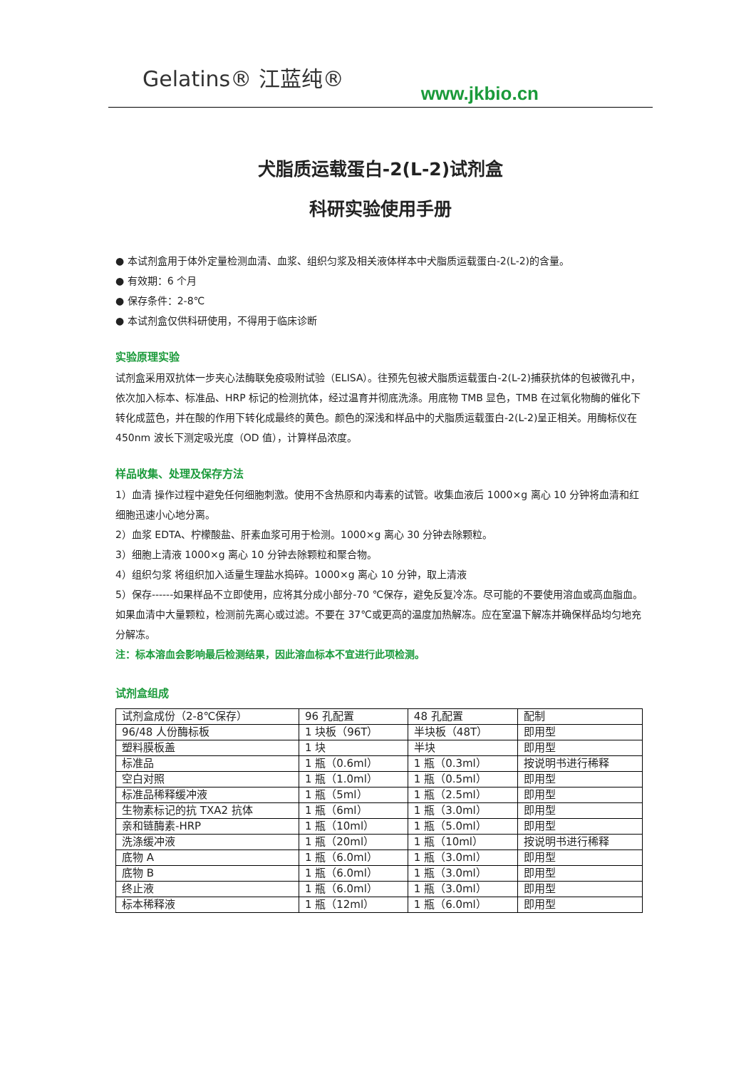Gelatins® 江蓝纯®
www.jkbio.cn
犬脂质运载蛋白-2(L-2)试剂盒
科研实验使用手册
● 本试剂盒用于体外定量检测血清、血浆、组织匀浆及相关液体样本中犬脂质运载蛋白-2(L-2)的含量。
● 有效期：6 个月
● 保存条件：2-8℃
● 本试剂盒仅供科研使用，不得用于临床诊断
实验原理实验
试剂盒采用双抗体一步夹心法酶联免疫吸附试验（ELISA）。往预先包被犬脂质运载蛋白-2(L-2)捕获抗体的包被微孔中，依次加入标本、标准品、HRP 标记的检测抗体，经过温育并彻底洗涤。用底物 TMB 显色，TMB 在过氧化物酶的催化下转化成蓝色，并在酸的作用下转化成最终的黄色。颜色的深浅和样品中的犬脂质运载蛋白-2(L-2)呈正相关。用酶标仪在 450nm 波长下测定吸光度（OD 值），计算样品浓度。
样品收集、处理及保存方法
1）血清 操作过程中避免任何细胞刺激。使用不含热原和内毒素的试管。收集血液后 1000×g 离心 10 分钟将血清和红细胞迅速小心地分离。
2）血浆 EDTA、柠檬酸盐、肝素血浆可用于检测。1000×g 离心 30 分钟去除颗粒。
3）细胞上清液 1000×g 离心 10 分钟去除颗粒和聚合物。
4）组织匀浆 将组织加入适量生理盐水捣碎。1000×g 离心 10 分钟，取上清液
5）保存------如果样品不立即使用，应将其分成小部分-70 ℃保存，避免反复冷冻。尽可能的不要使用溶血或高血脂血。如果血清中大量颗粒，检测前先离心或过滤。不要在 37℃或更高的温度加热解冻。应在室温下解冻并确保样品均匀地充分解冻。
注：标本溶血会影响最后检测结果，因此溶血标本不宜进行此项检测。
试剂盒组成
| 试剂盒成份（2-8℃保存） | 96 孔配置 | 48 孔配置 | 配制 |
| 96/48 人份酶标板 | 1 块板（96T） | 半块板（48T） | 即用型 |
| 塑料膜板盖 | 1 块 | 半块 | 即用型 |
| 标准品 | 1 瓶（0.6ml） | 1 瓶（0.3ml） | 按说明书进行稀释 |
| 空白对照 | 1 瓶（1.0ml） | 1 瓶（0.5ml） | 即用型 |
| 标准品稀释缓冲液 | 1 瓶（5ml） | 1 瓶（2.5ml） | 即用型 |
| 生物素标记的抗 TXA2 抗体 | 1 瓶（6ml） | 1 瓶（3.0ml） | 即用型 |
| 亲和链酶素-HRP | 1 瓶（10ml） | 1 瓶（5.0ml） | 即用型 |
| 洗涤缓冲液 | 1 瓶（20ml） | 1 瓶（10ml） | 按说明书进行稀释 |
| 底物 A | 1 瓶（6.0ml） | 1 瓶（3.0ml） | 即用型 |
| 底物 B | 1 瓶（6.0ml） | 1 瓶（3.0ml） | 即用型 |
| 终止液 | 1 瓶（6.0ml） | 1 瓶（3.0ml） | 即用型 |
| 标本稀释液 | 1 瓶（12ml） | 1 瓶（6.0ml） | 即用型 |